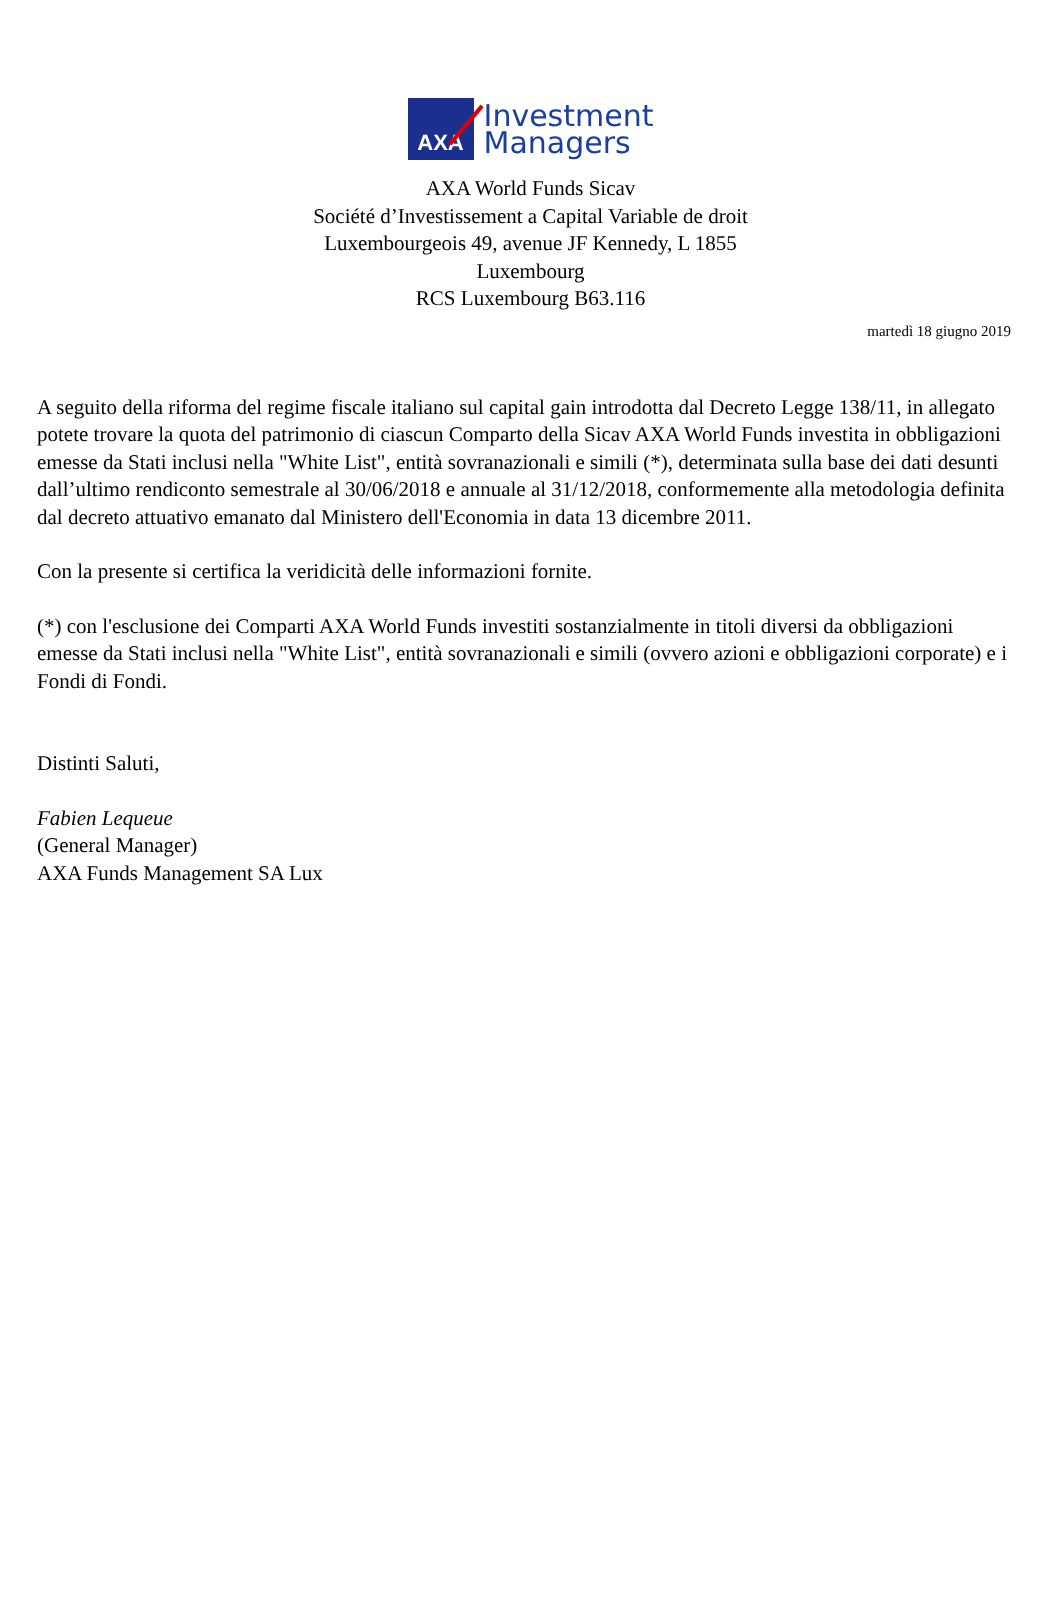AXA
Investment
Managers
AXA World Funds Sicav
Société d’Investissement a Capital Variable de droit Luxembourgeois 49, avenue JF Kennedy, L 1855 Luxembourg
RCS Luxembourg B63.116
martedì 18 giugno 2019
A seguito della riforma del regime fiscale italiano sul capital gain introdotta dal Decreto Legge 138/11, in allegato potete trovare la quota del patrimonio di ciascun Comparto della Sicav AXA World Funds investita in obbligazioni emesse da Stati inclusi nella "White List", entità sovranazionali e simili (*), determinata sulla base dei dati desunti dall’ultimo rendiconto semestrale al 30/06/2018 e annuale al 31/12/2018, conformemente alla metodologia definita dal decreto attuativo emanato dal Ministero dell'Economia in data 13 dicembre 2011.
Con la presente si certifica la veridicità delle informazioni fornite.
(*) con l'esclusione dei Comparti AXA World Funds investiti sostanzialmente in titoli diversi da obbligazioni emesse da Stati inclusi nella "White List", entità sovranazionali e simili (ovvero azioni e obbligazioni corporate) e i Fondi di Fondi.
Distinti Saluti,
Fabien Lequeue
(General Manager)
AXA Funds Management SA Lux